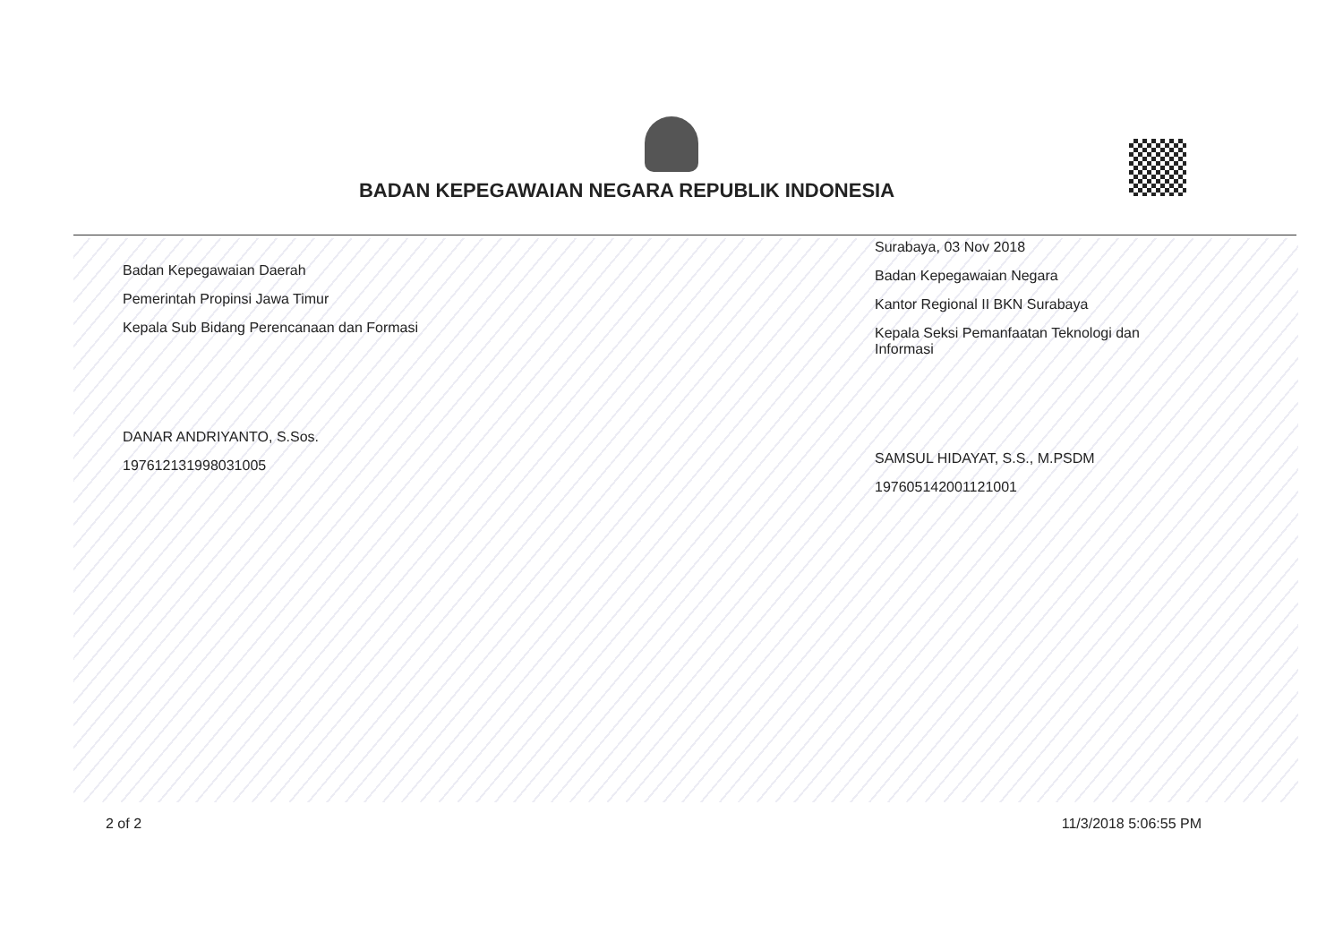BADAN KEPEGAWAIAN NEGARA REPUBLIK INDONESIA
Badan Kepegawaian Daerah
Pemerintah Propinsi Jawa Timur
Kepala Sub Bidang Perencanaan dan Formasi
DANAR ANDRIYANTO, S.Sos.
197612131998031005
Surabaya, 03 Nov 2018
Badan Kepegawaian Negara
Kantor Regional II BKN Surabaya
Kepala Seksi Pemanfaatan Teknologi dan
Informasi
SAMSUL HIDAYAT, S.S., M.PSDM
197605142001121001
2 of 2 11/3/2018 5:06:55 PM